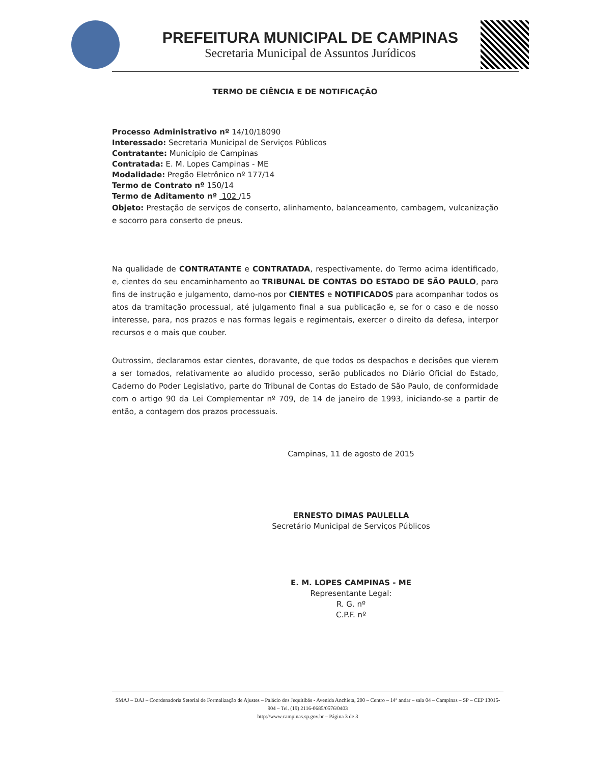PREFEITURA MUNICIPAL DE CAMPINAS
Secretaria Municipal de Assuntos Jurídicos
TERMO DE CIÊNCIA E DE NOTIFICAÇÃO
Processo Administrativo nº 14/10/18090
Interessado: Secretaria Municipal de Serviços Públicos
Contratante: Município de Campinas
Contratada: E. M. Lopes Campinas - ME
Modalidade: Pregão Eletrônico nº 177/14
Termo de Contrato nº 150/14
Termo de Aditamento nº 102 /15
Objeto: Prestação de serviços de conserto, alinhamento, balanceamento, cambagem, vulcanização e socorro para conserto de pneus.
Na qualidade de CONTRATANTE e CONTRATADA, respectivamente, do Termo acima identificado, e, cientes do seu encaminhamento ao TRIBUNAL DE CONTAS DO ESTADO DE SÃO PAULO, para fins de instrução e julgamento, damo-nos por CIENTES e NOTIFICADOS para acompanhar todos os atos da tramitação processual, até julgamento final a sua publicação e, se for o caso e de nosso interesse, para, nos prazos e nas formas legais e regimentais, exercer o direito da defesa, interpor recursos e o mais que couber.
Outrossim, declaramos estar cientes, doravante, de que todos os despachos e decisões que vierem a ser tomados, relativamente ao aludido processo, serão publicados no Diário Oficial do Estado, Caderno do Poder Legislativo, parte do Tribunal de Contas do Estado de São Paulo, de conformidade com o artigo 90 da Lei Complementar nº 709, de 14 de janeiro de 1993, iniciando-se a partir de então, a contagem dos prazos processuais.
Campinas, 11 de agosto de 2015
ERNESTO DIMAS PAULELLA
Secretário Municipal de Serviços Públicos
E. M. LOPES CAMPINAS - ME
Representante Legal:
R. G. nº
C.P.F. nº
SMAJ – DAJ – Coordenadoria Setorial de Formalização de Ajustes – Palácio dos Jequitibás - Avenida Anchieta, 200 – Centro – 14º andar – sala 04 – Campinas – SP – CEP 13015-904 – Tel. (19) 2116-0685/0576/0403
http://www.campinas.sp.gov.br – Página 3 de 3